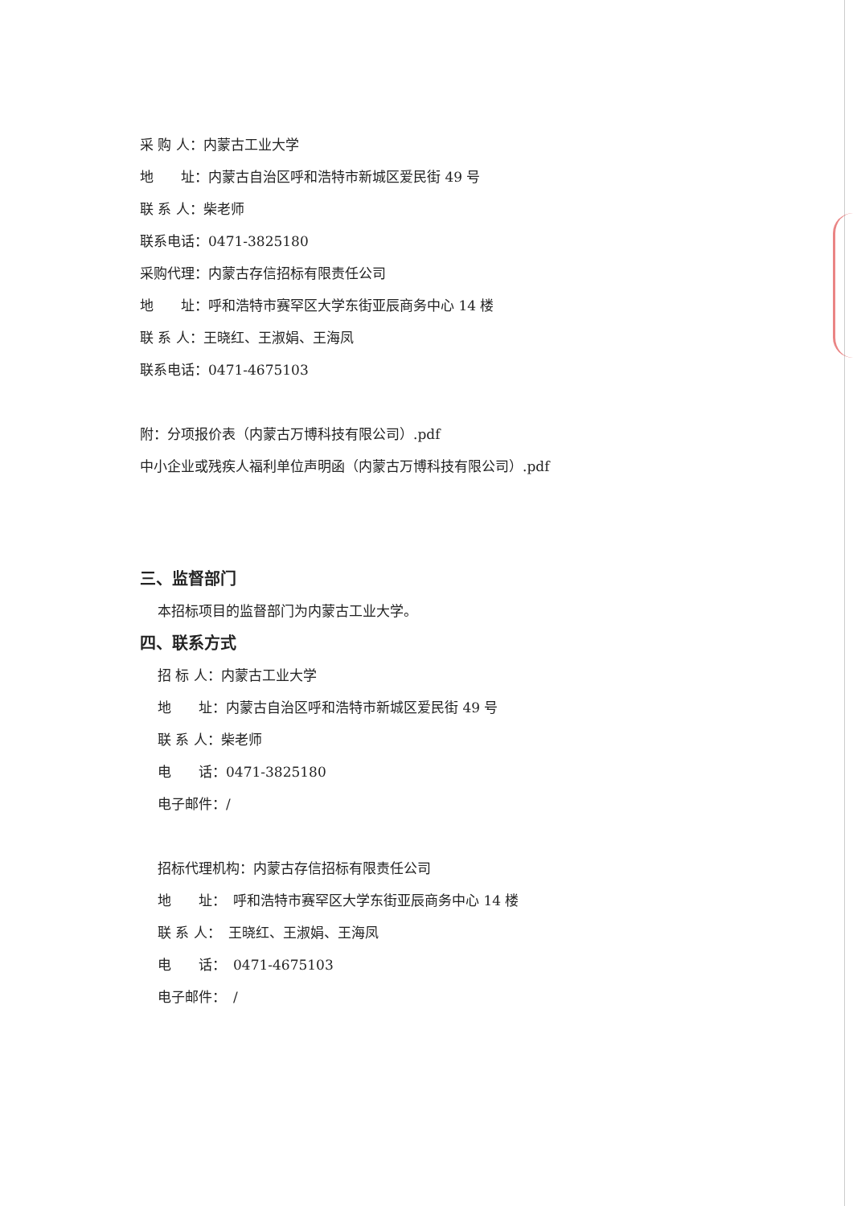采 购 人：内蒙古工业大学
地　　址：内蒙古自治区呼和浩特市新城区爱民街 49 号
联 系 人：柴老师
联系电话：0471-3825180
采购代理：内蒙古存信招标有限责任公司
地　　址：呼和浩特市赛罕区大学东街亚辰商务中心 14 楼
联 系 人：王晓红、王淑娟、王海凤
联系电话：0471-4675103
附：分项报价表（内蒙古万博科技有限公司）.pdf
中小企业或残疾人福利单位声明函（内蒙古万博科技有限公司）.pdf
三、监督部门
本招标项目的监督部门为内蒙古工业大学。
四、联系方式
招 标 人：内蒙古工业大学
地　　址：内蒙古自治区呼和浩特市新城区爱民街 49 号
联 系 人：柴老师
电　　话：0471-3825180
电子邮件：/
招标代理机构：内蒙古存信招标有限责任公司
地　　址：　呼和浩特市赛罕区大学东街亚辰商务中心 14 楼
联 系 人：　王晓红、王淑娟、王海凤
电　　话：　0471-4675103
电子邮件：　/